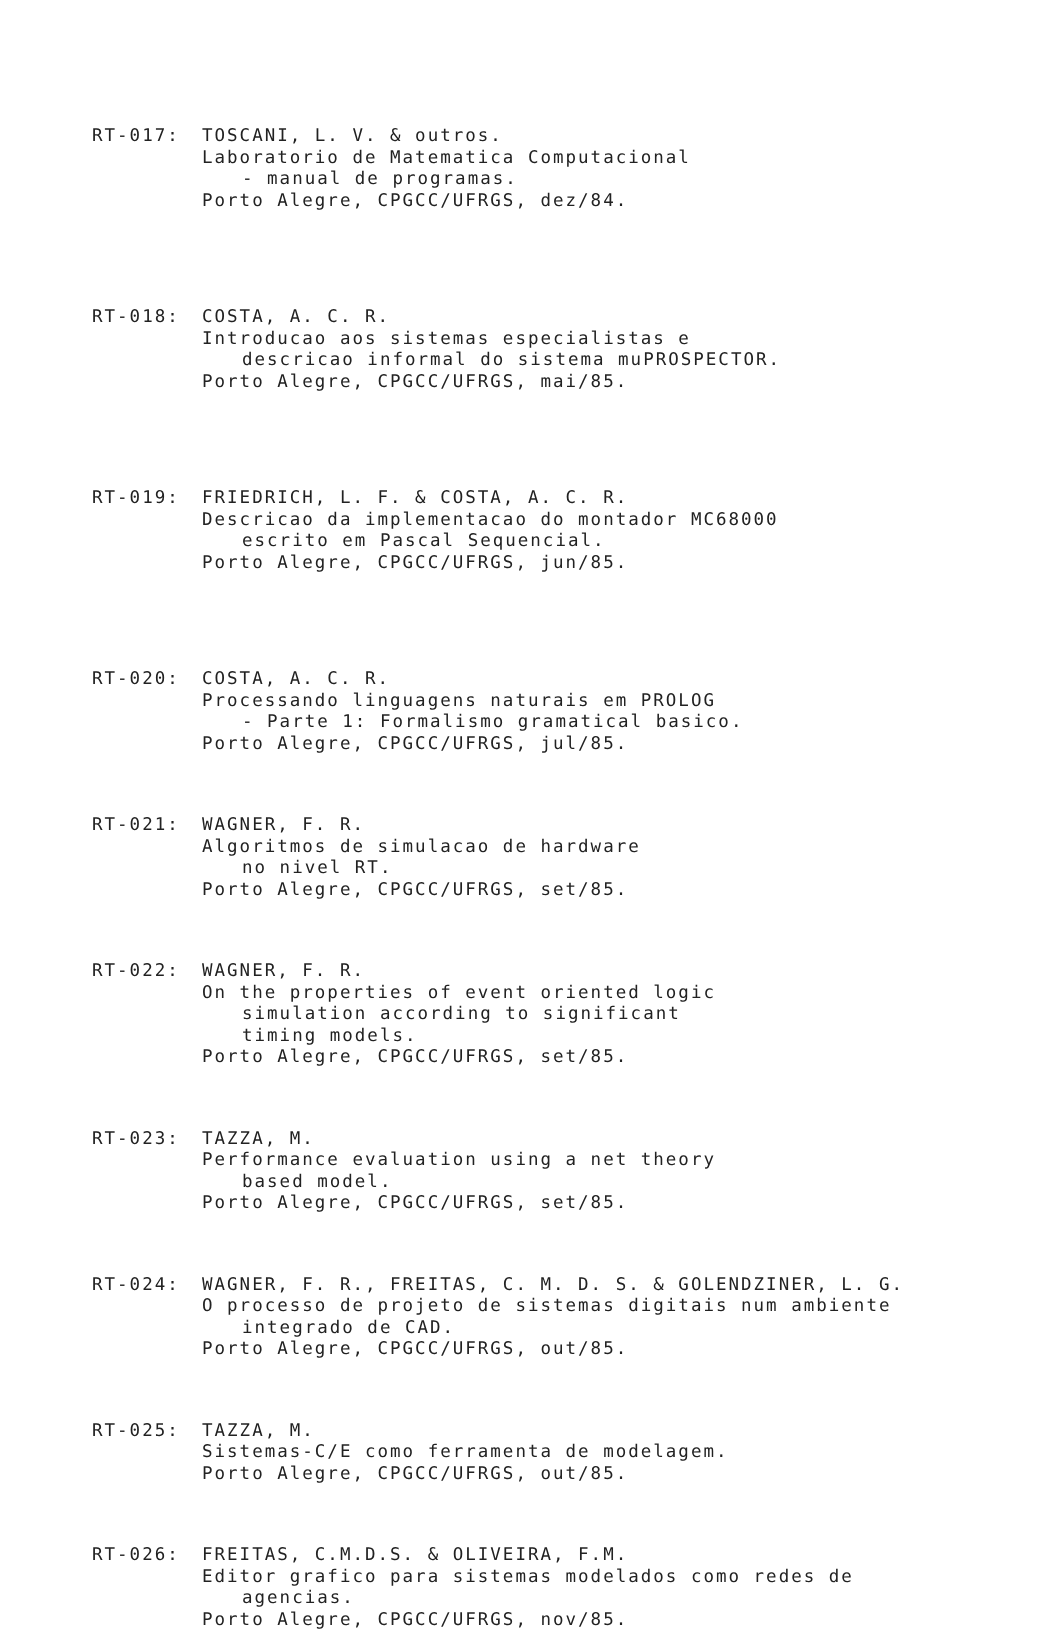RT-017: TOSCANI, L. V. & outros.
Laboratorio de Matematica Computacional
- manual de programas.
Porto Alegre, CPGCC/UFRGS, dez/84.
RT-018: COSTA, A. C. R.
Introducao aos sistemas especialistas e
descricao informal do sistema muPROSPECTOR.
Porto Alegre, CPGCC/UFRGS, mai/85.
RT-019: FRIEDRICH, L. F. & COSTA, A. C. R.
Descricao da implementacao do montador MC68000
escrito em Pascal Sequencial.
Porto Alegre, CPGCC/UFRGS, jun/85.
RT-020: COSTA, A. C. R.
Processando linguagens naturais em PROLOG
- Parte 1: Formalismo gramatical basico.
Porto Alegre, CPGCC/UFRGS, jul/85.
RT-021: WAGNER, F. R.
Algoritmos de simulacao de hardware
no nivel RT.
Porto Alegre, CPGCC/UFRGS, set/85.
RT-022: WAGNER, F. R.
On the properties of event oriented logic
simulation according to significant
timing models.
Porto Alegre, CPGCC/UFRGS, set/85.
RT-023: TAZZA, M.
Performance evaluation using a net theory
based model.
Porto Alegre, CPGCC/UFRGS, set/85.
RT-024: WAGNER, F. R., FREITAS, C. M. D. S. & GOLENDZINER, L. G.
O processo de projeto de sistemas digitais num ambiente
integrado de CAD.
Porto Alegre, CPGCC/UFRGS, out/85.
RT-025: TAZZA, M.
Sistemas-C/E como ferramenta de modelagem.
Porto Alegre, CPGCC/UFRGS, out/85.
RT-026: FREITAS, C.M.D.S. & OLIVEIRA, F.M.
Editor grafico para sistemas modelados como redes de
agencias.
Porto Alegre, CPGCC/UFRGS, nov/85.